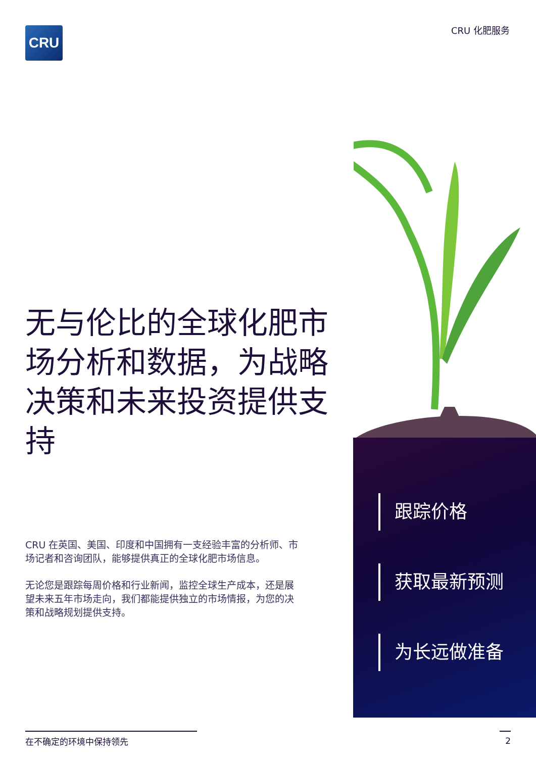CRU CRU 化肥服务
无与伦比的全球化肥市场分析和数据，为战略决策和未来投资提供支持
CRU 在英国、美国、印度和中国拥有一支经验丰富的分析师、市场记者和咨询团队，能够提供真正的全球化肥市场信息。
无论您是跟踪每周价格和行业新闻，监控全球生产成本，还是展望未来五年市场走向，我们都能提供独立的市场情报，为您的决策和战略规划提供支持。
跟踪价格
获取最新预测
为长远做准备
在不确定的环境中保持领先 2